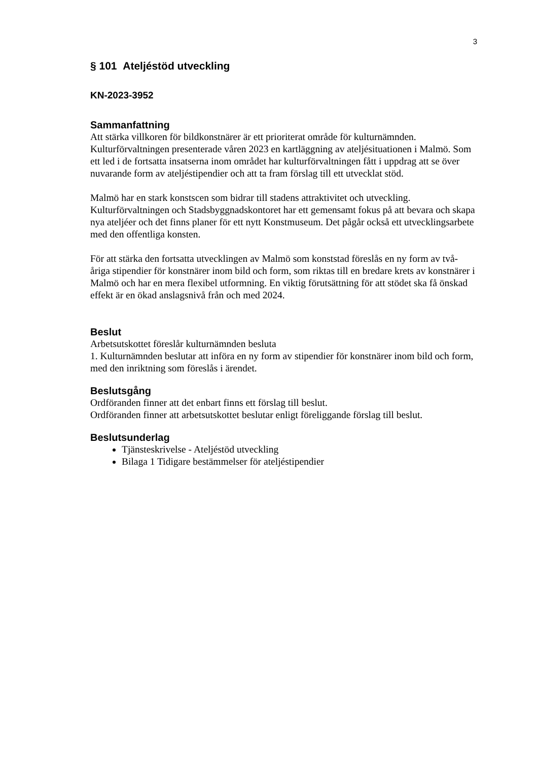3
§ 101 Ateljéstöd utveckling
KN-2023-3952
Sammanfattning
Att stärka villkoren för bildkonstnärer är ett prioriterat område för kulturnämnden. Kulturförvaltningen presenterade våren 2023 en kartläggning av ateljésituationen i Malmö. Som ett led i de fortsatta insatserna inom området har kulturförvaltningen fått i uppdrag att se över nuvarande form av ateljéstipendier och att ta fram förslag till ett utvecklat stöd.
Malmö har en stark konstscen som bidrar till stadens attraktivitet och utveckling. Kulturförvaltningen och Stadsbyggnadskontoret har ett gemensamt fokus på att bevara och skapa nya ateljéer och det finns planer för ett nytt Konstmuseum. Det pågår också ett utvecklingsarbete med den offentliga konsten.
För att stärka den fortsatta utvecklingen av Malmö som konststad föreslås en ny form av två-åriga stipendier för konstnärer inom bild och form, som riktas till en bredare krets av konstnärer i Malmö och har en mera flexibel utformning. En viktig förutsättning för att stödet ska få önskad effekt är en ökad anslagsnivå från och med 2024.
Beslut
Arbetsutskottet föreslår kulturnämnden besluta
1. Kulturnämnden beslutar att införa en ny form av stipendier för konstnärer inom bild och form, med den inriktning som föreslås i ärendet.
Beslutsgång
Ordföranden finner att det enbart finns ett förslag till beslut.
Ordföranden finner att arbetsutskottet beslutar enligt föreliggande förslag till beslut.
Beslutsunderlag
Tjänsteskrivelse - Ateljéstöd utveckling
Bilaga 1 Tidigare bestämmelser för ateljéstipendier